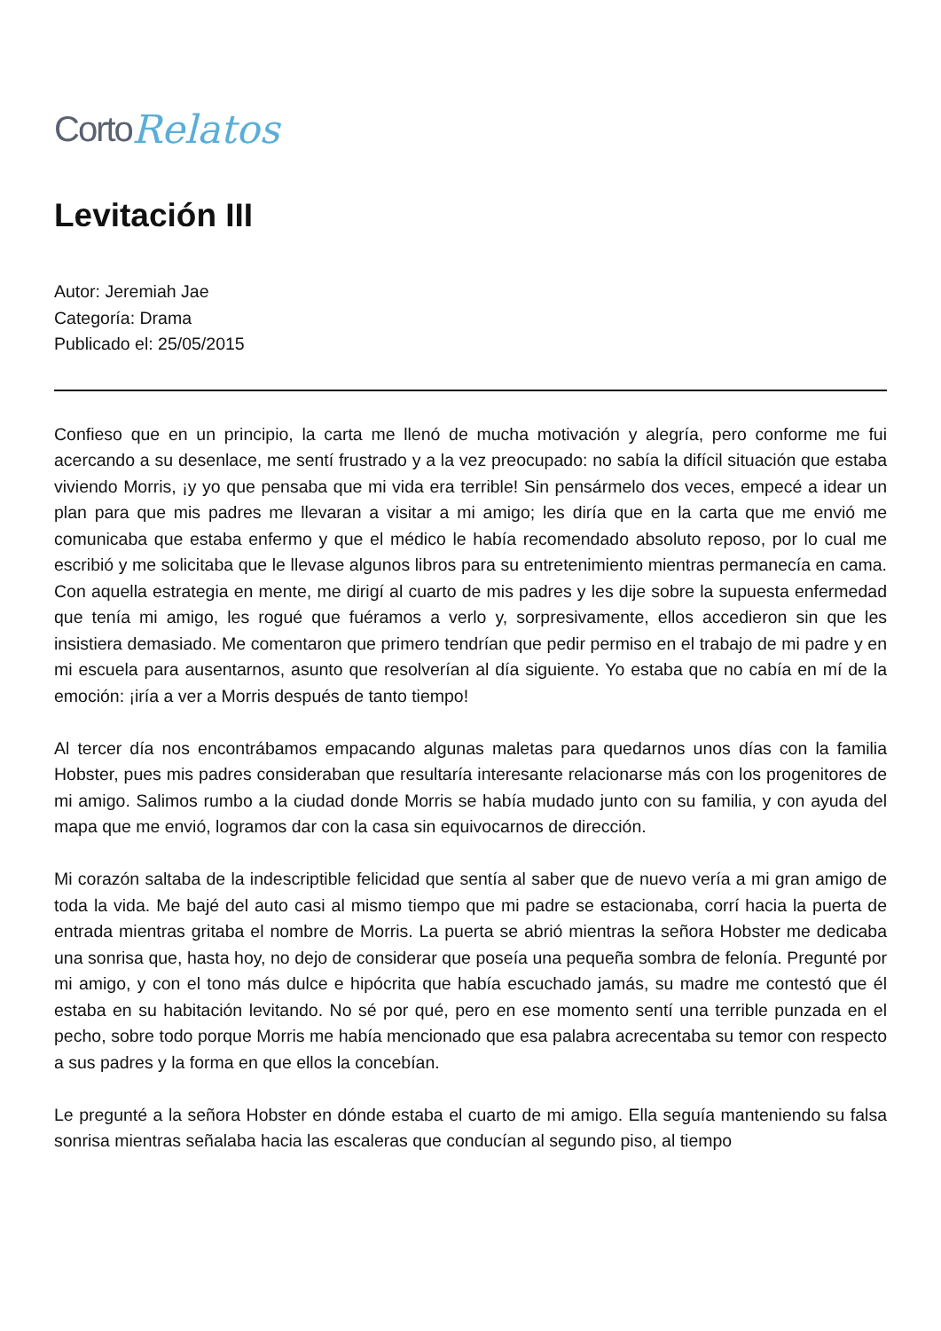Corto Relatos
Levitación III
Autor: Jeremiah Jae
Categoría: Drama
Publicado el: 25/05/2015
Confieso que en un principio, la carta me llenó de mucha motivación y alegría, pero conforme me fui acercando a su desenlace, me sentí frustrado y a la vez preocupado: no sabía la difícil situación que estaba viviendo Morris, ¡y yo que pensaba que mi vida era terrible! Sin pensármelo dos veces, empecé a idear un plan para que mis padres me llevaran a visitar a mi amigo; les diría que en la carta que me envió me comunicaba que estaba enfermo y que el médico le había recomendado absoluto reposo, por lo cual me escribió y me solicitaba que le llevase algunos libros para su entretenimiento mientras permanecía en cama. Con aquella estrategia en mente, me dirigí al cuarto de mis padres y les dije sobre la supuesta enfermedad que tenía mi amigo, les rogué que fuéramos a verlo y, sorpresivamente, ellos accedieron sin que les insistiera demasiado. Me comentaron que primero tendrían que pedir permiso en el trabajo de mi padre y en mi escuela para ausentarnos, asunto que resolverían al día siguiente. Yo estaba que no cabía en mí de la emoción: ¡iría a ver a Morris después de tanto tiempo!
Al tercer día nos encontrábamos empacando algunas maletas para quedarnos unos días con la familia Hobster, pues mis padres consideraban que resultaría interesante relacionarse más con los progenitores de mi amigo. Salimos rumbo a la ciudad donde Morris se había mudado junto con su familia, y con ayuda del mapa que me envió, logramos dar con la casa sin equivocarnos de dirección.
Mi corazón saltaba de la indescriptible felicidad que sentía al saber que de nuevo vería a mi gran amigo de toda la vida. Me bajé del auto casi al mismo tiempo que mi padre se estacionaba, corrí hacia la puerta de entrada mientras gritaba el nombre de Morris. La puerta se abrió mientras la señora Hobster me dedicaba una sonrisa que, hasta hoy, no dejo de considerar que poseía una pequeña sombra de felonía. Pregunté por mi amigo, y con el tono más dulce e hipócrita que había escuchado jamás, su madre me contestó que él estaba en su habitación levitando. No sé por qué, pero en ese momento sentí una terrible punzada en el pecho, sobre todo porque Morris me había mencionado que esa palabra acrecentaba su temor con respecto a sus padres y la forma en que ellos la concebían.
Le pregunté a la señora Hobster en dónde estaba el cuarto de mi amigo. Ella seguía manteniendo su falsa sonrisa mientras señalaba hacia las escaleras que conducían al segundo piso, al tiempo